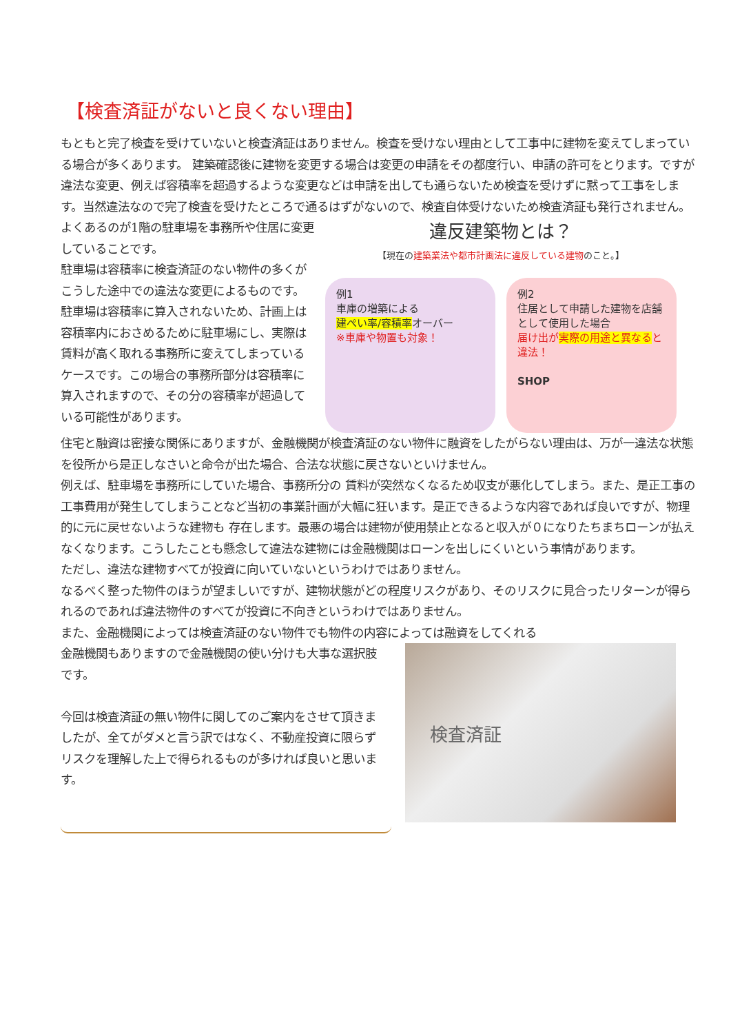【検査済証がないと良くない理由】
もともと完了検査を受けていないと検査済証はありません。検査を受けない理由として工事中に建物を変えてしまっている場合が多くあります。 建築確認後に建物を変更する場合は変更の申請をその都度行い、申請の許可をとります。ですが違法な変更、例えば容積率を超過するような変更などは申請を出しても通らないため検査を受けずに黙って工事をします。当然違法なので完了検査を受けたところで通るはずがないので、検査自体受けないため検査済証も発行されません。
よくあるのが1階の駐車場を事務所や住居に変更していることです。
駐車場は容積率に検査済証のない物件の多くがこうした途中での違法な変更によるものです。駐車場は容積率に算入されないため、計画上は容積率内におさめるために駐車場にし、実際は賃料が高く取れる事務所に変えてしまっているケースです。この場合の事務所部分は容積率に算入されますので、その分の容積率が超過している可能性があります。
違反建築物とは？
【現在の建築業法や都市計画法に違反している建物のこと。】
例1
車庫の増築による
建ぺい率/容積率オーバー
※車庫や物置も対象！
例2
住居として申請した建物を店舗として使用した場合
届け出が実際の用途と異なると違法！
SHOP
住宅と融資は密接な関係にありますが、金融機関が検査済証のない物件に融資をしたがらない理由は、万が一違法な状態を役所から是正しなさいと命令が出た場合、合法な状態に戻さないといけません。
例えば、駐車場を事務所にしていた場合、事務所分の 賃料が突然なくなるため収支が悪化してしまう。また、是正工事の工事費用が発生してしまうことなど当初の事業計画が大幅に狂います。是正できるような内容であれば良いですが、物理的に元に戻せないような建物も 存在します。最悪の場合は建物が使用禁止となると収入が０になりたちまちローンが払えなくなります。こうしたことも懸念して違法な建物には金融機関はローンを出しにくいという事情があります。
ただし、違法な建物すべてが投資に向いていないというわけではありません。
なるべく整った物件のほうが望ましいですが、建物状態がどの程度リスクがあり、そのリスクに見合ったリターンが得られるのであれば違法物件のすべてが投資に不向きというわけではありません。
また、金融機関によっては検査済証のない物件でも物件の内容によっては融資をしてくれる
金融機関もありますので金融機関の使い分けも大事な選択肢です。
今回は検査済証の無い物件に関してのご案内をさせて頂きましたが、全てがダメと言う訳ではなく、不動産投資に限らずリスクを理解した上で得られるものが多ければ良いと思います。
検査済証